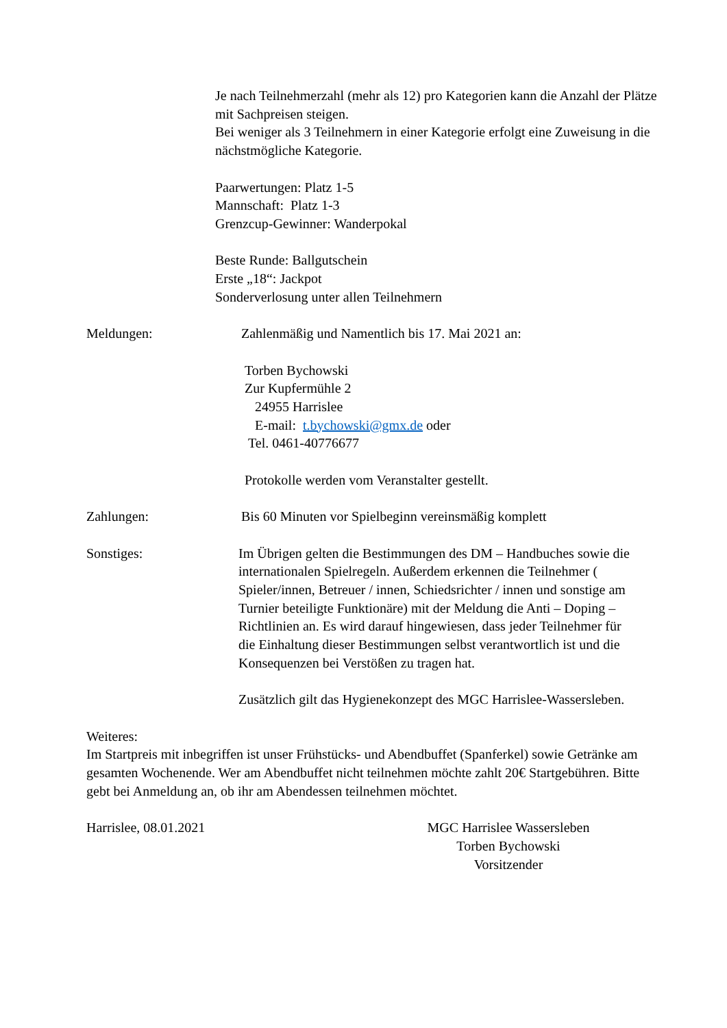Je nach Teilnehmerzahl (mehr als 12) pro Kategorien kann die Anzahl der Plätze mit Sachpreisen steigen.
Bei weniger als 3 Teilnehmern in einer Kategorie erfolgt eine Zuweisung in die nächstmögliche Kategorie.
Paarwertungen: Platz 1-5
Mannschaft: Platz 1-3
Grenzcup-Gewinner: Wanderpokal
Beste Runde: Ballgutschein
Erste „18“: Jackpot
Sonderverlosung unter allen Teilnehmern
Meldungen: Zahlenmäßig und Namentlich bis 17. Mai 2021 an:
Torben Bychowski
Zur Kupfermühle 2
24955 Harrislee
E-mail: t.bychowski@gmx.de oder
Tel. 0461-40776677
Protokolle werden vom Veranstalter gestellt.
Zahlungen: Bis 60 Minuten vor Spielbeginn vereinsmäßig komplett
Sonstiges: Im Übrigen gelten die Bestimmungen des DM – Handbuches sowie die internationalen Spielregeln. Außerdem erkennen die Teilnehmer ( Spieler/innen, Betreuer / innen, Schiedsrichter / innen und sonstige am Turnier beteiligte Funktionäre) mit der Meldung die Anti – Doping – Richtlinien an. Es wird darauf hingewiesen, dass jeder Teilnehmer für die Einhaltung dieser Bestimmungen selbst verantwortlich ist und die Konsequenzen bei Verstößen zu tragen hat.
Zusätzlich gilt das Hygienekonzept des MGC Harrislee-Wassersleben.
Weiteres:
Im Startpreis mit inbegriffen ist unser Frühstücks- und Abendbuffet (Spanferkel) sowie Getränke am gesamten Wochenende. Wer am Abendbuffet nicht teilnehmen möchte zahlt 20€ Startgebühren. Bitte gebt bei Anmeldung an, ob ihr am Abendessen teilnehmen möchtet.
Harrislee, 08.01.2021 MGC Harrislee Wassersleben
Torben Bychowski
Vorsitzender